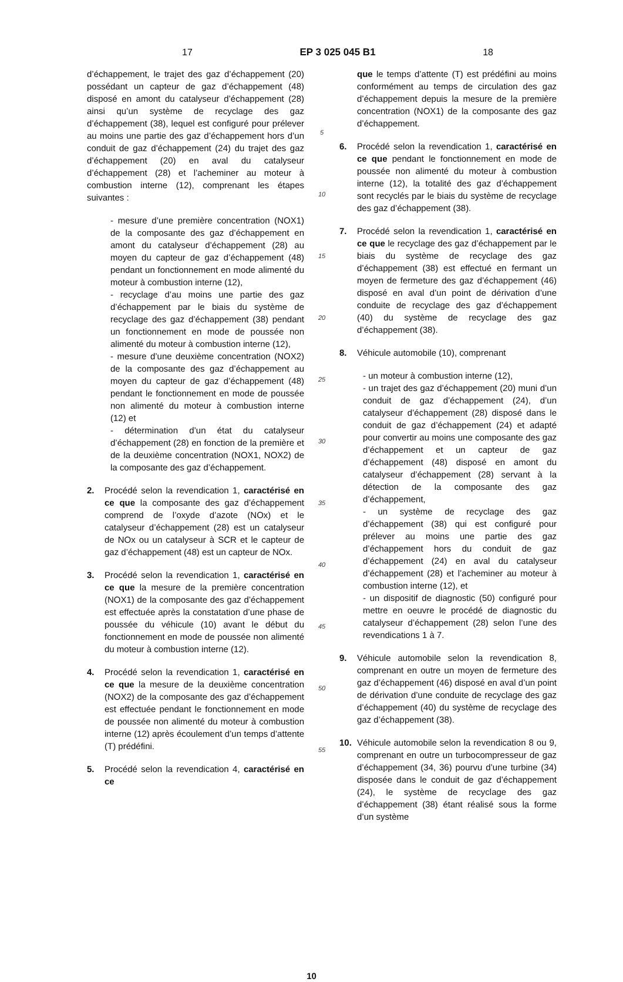17 EP 3 025 045 B1 18
d’échappement, le trajet des gaz d’échappement (20) possédant un capteur de gaz d’échappement (48) disposé en amont du catalyseur d’échappement (28) ainsi qu’un système de recyclage des gaz d’échappement (38), lequel est configuré pour prélever au moins une partie des gaz d’échappement hors d’un conduit de gaz d’échappement (24) du trajet des gaz d’échappement (20) en aval du catalyseur d’échappement (28) et l’acheminer au moteur à combustion interne (12), comprenant les étapes suivantes :
- mesure d’une première concentration (NOX1) de la composante des gaz d’échappement en amont du catalyseur d’échappement (28) au moyen du capteur de gaz d’échappement (48) pendant un fonctionnement en mode alimenté du moteur à combustion interne (12),
- recyclage d’au moins une partie des gaz d’échappement par le biais du système de recyclage des gaz d’échappement (38) pendant un fonctionnement en mode de poussée non alimenté du moteur à combustion interne (12),
- mesure d’une deuxième concentration (NOX2) de la composante des gaz d’échappement au moyen du capteur de gaz d’échappement (48) pendant le fonctionnement en mode de poussée non alimenté du moteur à combustion interne (12) et
- détermination d’un état du catalyseur d’échappement (28) en fonction de la première et de la deuxième concentration (NOX1, NOX2) de la composante des gaz d’échappement.
2. Procédé selon la revendication 1, caractérisé en ce que la composante des gaz d’échappement comprend de l’oxyde d’azote (NOx) et le catalyseur d’échappement (28) est un catalyseur de NOx ou un catalyseur à SCR et le capteur de gaz d’échappement (48) est un capteur de NOx.
3. Procédé selon la revendication 1, caractérisé en ce que la mesure de la première concentration (NOX1) de la composante des gaz d’échappement est effectuée après la constatation d’une phase de poussée du véhicule (10) avant le début du fonctionnement en mode de poussée non alimenté du moteur à combustion interne (12).
4. Procédé selon la revendication 1, caractérisé en ce que la mesure de la deuxième concentration (NOX2) de la composante des gaz d’échappement est effectuée pendant le fonctionnement en mode de poussée non alimenté du moteur à combustion interne (12) après écoulement d’un temps d’attente (T) prédéfini.
5. Procédé selon la revendication 4, caractérisé en ce
5
10
15
20
25
30
35
40
45
50
55
que le temps d’attente (T) est prédéfini au moins conformément au temps de circulation des gaz d’échappement depuis la mesure de la première concentration (NOX1) de la composante des gaz d’échappement.
6. Procédé selon la revendication 1, caractérisé en ce que pendant le fonctionnement en mode de poussée non alimenté du moteur à combustion interne (12), la totalité des gaz d’échappement sont recyclés par le biais du système de recyclage des gaz d’échappement (38).
7. Procédé selon la revendication 1, caractérisé en ce que le recyclage des gaz d’échappement par le biais du système de recyclage des gaz d’échappement (38) est effectué en fermant un moyen de fermeture des gaz d’échappement (46) disposé en aval d’un point de dérivation d’une conduite de recyclage des gaz d’échappement (40) du système de recyclage des gaz d’échappement (38).
8. Véhicule automobile (10), comprenant
- un moteur à combustion interne (12),
- un trajet des gaz d’échappement (20) muni d’un conduit de gaz d’échappement (24), d’un catalyseur d’échappement (28) disposé dans le conduit de gaz d’échappement (24) et adapté pour convertir au moins une composante des gaz d’échappement et un capteur de gaz d’échappement (48) disposé en amont du catalyseur d’échappement (28) servant à la détection de la composante des gaz d’échappement,
- un système de recyclage des gaz d’échappement (38) qui est configuré pour prélever au moins une partie des gaz d’échappement hors du conduit de gaz d’échappement (24) en aval du catalyseur d’échappement (28) et l’acheminer au moteur à combustion interne (12), et
- un dispositif de diagnostic (50) configuré pour mettre en oeuvre le procédé de diagnostic du catalyseur d’échappement (28) selon l’une des revendications 1 à 7.
9. Véhicule automobile selon la revendication 8, comprenant en outre un moyen de fermeture des gaz d’échappement (46) disposé en aval d’un point de dérivation d’une conduite de recyclage des gaz d’échappement (40) du système de recyclage des gaz d’échappement (38).
10. Véhicule automobile selon la revendication 8 ou 9, comprenant en outre un turbocompresseur de gaz d’échappement (34, 36) pourvu d’une turbine (34) disposée dans le conduit de gaz d’échappement (24), le système de recyclage des gaz d’échappement (38) étant réalisé sous la forme d’un système
10